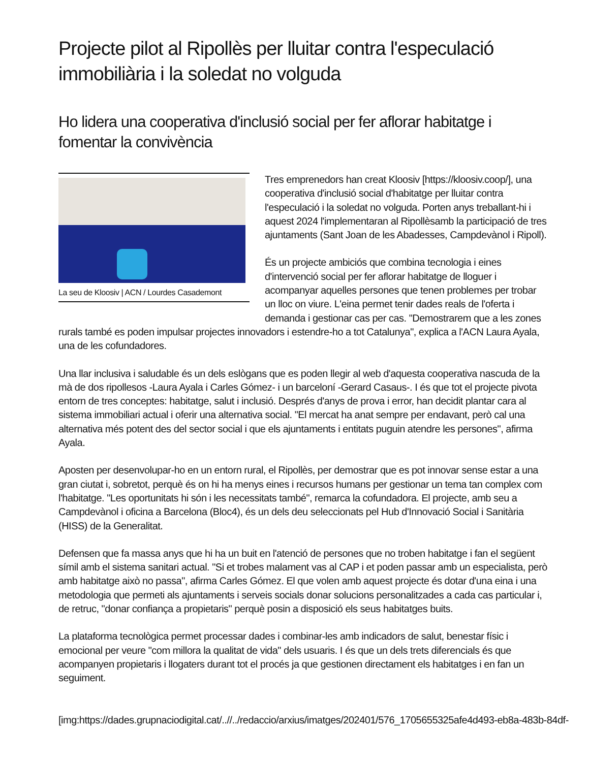Projecte pilot al Ripollès per lluitar contra l'especulació immobiliària i la soledat no volguda
Ho lidera una cooperativa d'inclusió social per fer aflorar habitatge i fomentar la convivència
La seu de Kloosiv | ACN / Lourdes Casademont
Tres emprenedors han creat Kloosiv [https://kloosiv.coop/], una cooperativa d'inclusió social d'habitatge per lluitar contra l'especulació i la soledat no volguda. Porten anys treballant-hi i aquest 2024 l'implementaran al Ripollèsamb la participació de tres ajuntaments (Sant Joan de les Abadesses, Campdevànol i Ripoll).
És un projecte ambiciós que combina tecnologia i eines d'intervenció social per fer aflorar habitatge de lloguer i acompanyar aquelles persones que tenen problemes per trobar un lloc on viure. L'eina permet tenir dades reals de l'oferta i demanda i gestionar cas per cas. "Demostrarem que a les zones rurals també es poden impulsar projectes innovadors i estendre-ho a tot Catalunya", explica a l'ACN Laura Ayala, una de les cofundadores.
Una llar inclusiva i saludable és un dels eslògans que es poden llegir al web d'aquesta cooperativa nascuda de la mà de dos ripollesos -Laura Ayala i Carles Gómez- i un barceloní -Gerard Casaus-. I és que tot el projecte pivota entorn de tres conceptes: habitatge, salut i inclusió. Després d'anys de prova i error, han decidit plantar cara al sistema immobiliari actual i oferir una alternativa social. "El mercat ha anat sempre per endavant, però cal una alternativa més potent des del sector social i que els ajuntaments i entitats puguin atendre les persones", afirma Ayala.
Aposten per desenvolupar-ho en un entorn rural, el Ripollès, per demostrar que es pot innovar sense estar a una gran ciutat i, sobretot, perquè és on hi ha menys eines i recursos humans per gestionar un tema tan complex com l'habitatge. "Les oportunitats hi són i les necessitats també", remarca la cofundadora. El projecte, amb seu a Campdevànol i oficina a Barcelona (Bloc4), és un dels deu seleccionats pel Hub d'Innovació Social i Sanitària (HISS) de la Generalitat.
Defensen que fa massa anys que hi ha un buit en l'atenció de persones que no troben habitatge i fan el següent símil amb el sistema sanitari actual. "Si et trobes malament vas al CAP i et poden passar amb un especialista, però amb habitatge això no passa", afirma Carles Gómez. El que volen amb aquest projecte és dotar d'una eina i una metodologia que permeti als ajuntaments i serveis socials donar solucions personalitzades a cada cas particular i, de retruc, "donar confiança a propietaris" perquè posin a disposició els seus habitatges buits.
La plataforma tecnològica permet processar dades i combinar-les amb indicadors de salut, benestar físic i emocional per veure "com millora la qualitat de vida" dels usuaris. I és que un dels trets diferencials és que acompanyen propietaris i llogaters durant tot el procés ja que gestionen directament els habitatges i en fan un seguiment.
[img:https://dades.grupnaciodigital.cat/..//../redaccio/arxius/imatges/202401/576_1705655325afe4d493-eb8a-483b-84df-